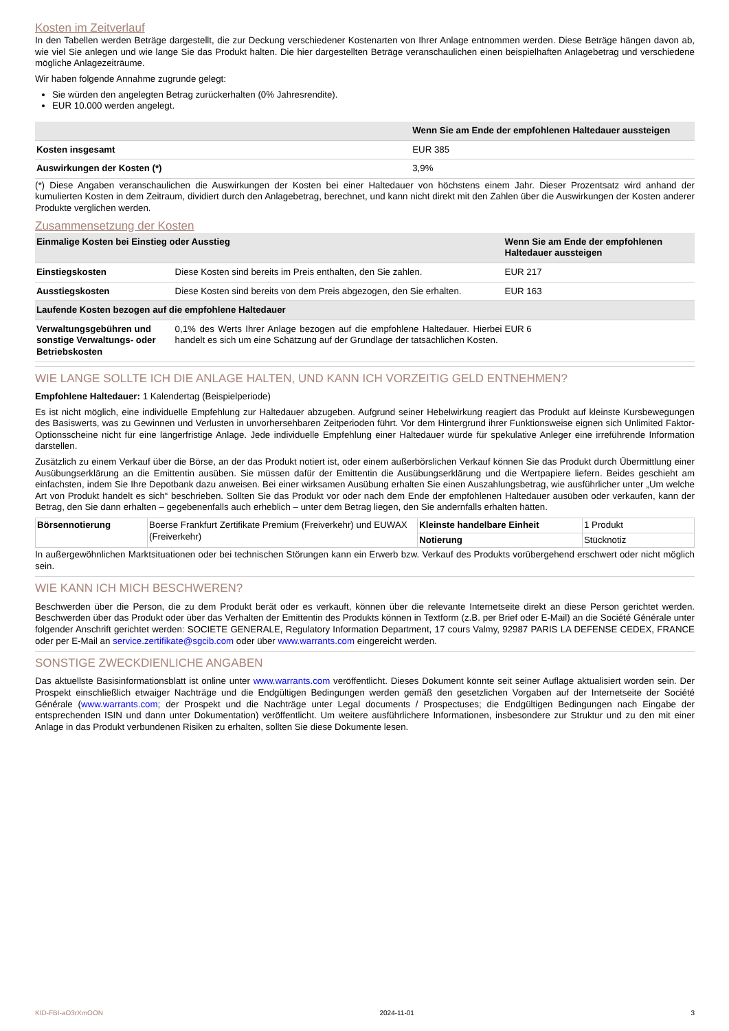Kosten im Zeitverlauf
In den Tabellen werden Beträge dargestellt, die zur Deckung verschiedener Kostenarten von Ihrer Anlage entnommen werden. Diese Beträge hängen davon ab, wie viel Sie anlegen und wie lange Sie das Produkt halten. Die hier dargestellten Beträge veranschaulichen einen beispielhaften Anlagebetrag und verschiedene mögliche Anlagezeiträume.
Wir haben folgende Annahme zugrunde gelegt:
Sie würden den angelegten Betrag zurückerhalten (0% Jahresrendite).
EUR 10.000 werden angelegt.
| | Wenn Sie am Ende der empfohlenen Haltedauer aussteigen |
| --- | --- |
| Kosten insgesamt | EUR 385 |
| Auswirkungen der Kosten (*) | 3,9% |
(*) Diese Angaben veranschaulichen die Auswirkungen der Kosten bei einer Haltedauer von höchstens einem Jahr. Dieser Prozentsatz wird anhand der kumulierten Kosten in dem Zeitraum, dividiert durch den Anlagebetrag, berechnet, und kann nicht direkt mit den Zahlen über die Auswirkungen der Kosten anderer Produkte verglichen werden.
Zusammensetzung der Kosten
| Einmalige Kosten bei Einstieg oder Ausstieg | | Wenn Sie am Ende der empfohlenen Haltedauer aussteigen |
| --- | --- | --- |
| Einstiegskosten | Diese Kosten sind bereits im Preis enthalten, den Sie zahlen. | EUR 217 |
| Ausstiegskosten | Diese Kosten sind bereits von dem Preis abgezogen, den Sie erhalten. | EUR 163 |
| Laufende Kosten bezogen auf die empfohlene Haltedauer | | |
| Verwaltungsgebühren und sonstige Verwaltungs- oder Betriebskosten | 0,1% des Werts Ihrer Anlage bezogen auf die empfohlene Haltedauer. Hierbei handelt es sich um eine Schätzung auf der Grundlage der tatsächlichen Kosten. | EUR 6 |
WIE LANGE SOLLTE ICH DIE ANLAGE HALTEN, UND KANN ICH VORZEITIG GELD ENTNEHMEN?
Empfohlene Haltedauer: 1 Kalendertag (Beispielperiode)
Es ist nicht möglich, eine individuelle Empfehlung zur Haltedauer abzugeben. Aufgrund seiner Hebelwirkung reagiert das Produkt auf kleinste Kursbewegungen des Basiswerts, was zu Gewinnen und Verlusten in unvorhersehbaren Zeitperioden führt. Vor dem Hintergrund ihrer Funktionsweise eignen sich Unlimited Faktor-Optionsscheine nicht für eine längerfristige Anlage. Jede individuelle Empfehlung einer Haltedauer würde für spekulative Anleger eine irreführende Information darstellen.
Zusätzlich zu einem Verkauf über die Börse, an der das Produkt notiert ist, oder einem außerbörslichen Verkauf können Sie das Produkt durch Übermittlung einer Ausübungserklärung an die Emittentin ausüben. Sie müssen dafür der Emittentin die Ausübungserklärung und die Wertpapiere liefern. Beides geschieht am einfachsten, indem Sie Ihre Depotbank dazu anweisen. Bei einer wirksamen Ausübung erhalten Sie einen Auszahlungsbetrag, wie ausführlicher unter „Um welche Art von Produkt handelt es sich“ beschrieben. Sollten Sie das Produkt vor oder nach dem Ende der empfohlenen Haltedauer ausüben oder verkaufen, kann der Betrag, den Sie dann erhalten – gegebenenfalls auch erheblich – unter dem Betrag liegen, den Sie andernfalls erhalten hätten.
| Börsennotierung | Boerse Frankfurt Zertifikate Premium (Freiverkehr) und EUWAX (Freiverkehr) | Kleinste handelbare Einheit | 1 Produkt |
| | | Notierung | Stücknotiz |
In außergewöhnlichen Marktsituationen oder bei technischen Störungen kann ein Erwerb bzw. Verkauf des Produkts vorübergehend erschwert oder nicht möglich sein.
WIE KANN ICH MICH BESCHWEREN?
Beschwerden über die Person, die zu dem Produkt berät oder es verkauft, können über die relevante Internetseite direkt an diese Person gerichtet werden. Beschwerden über das Produkt oder über das Verhalten der Emittentin des Produkts können in Textform (z.B. per Brief oder E-Mail) an die Société Générale unter folgender Anschrift gerichtet werden: SOCIETE GENERALE, Regulatory Information Department, 17 cours Valmy, 92987 PARIS LA DEFENSE CEDEX, FRANCE oder per E-Mail an service.zertifikate@sgcib.com oder über www.warrants.com eingereicht werden.
SONSTIGE ZWECKDIENLICHE ANGABEN
Das aktuellste Basisinformationsblatt ist online unter www.warrants.com veröffentlicht. Dieses Dokument könnte seit seiner Auflage aktualisiert worden sein. Der Prospekt einschließlich etwaiger Nachträge und die Endgültigen Bedingungen werden gemäß den gesetzlichen Vorgaben auf der Internetseite der Société Générale (www.warrants.com; der Prospekt und die Nachträge unter Legal documents / Prospectuses; die Endgültigen Bedingungen nach Eingabe der entsprechenden ISIN und dann unter Dokumentation) veröffentlicht. Um weitere ausführlichere Informationen, insbesondere zur Struktur und zu den mit einer Anlage in das Produkt verbundenen Risiken zu erhalten, sollten Sie diese Dokumente lesen.
KID-FBI-aO3rXmOON 2024-11-01 3